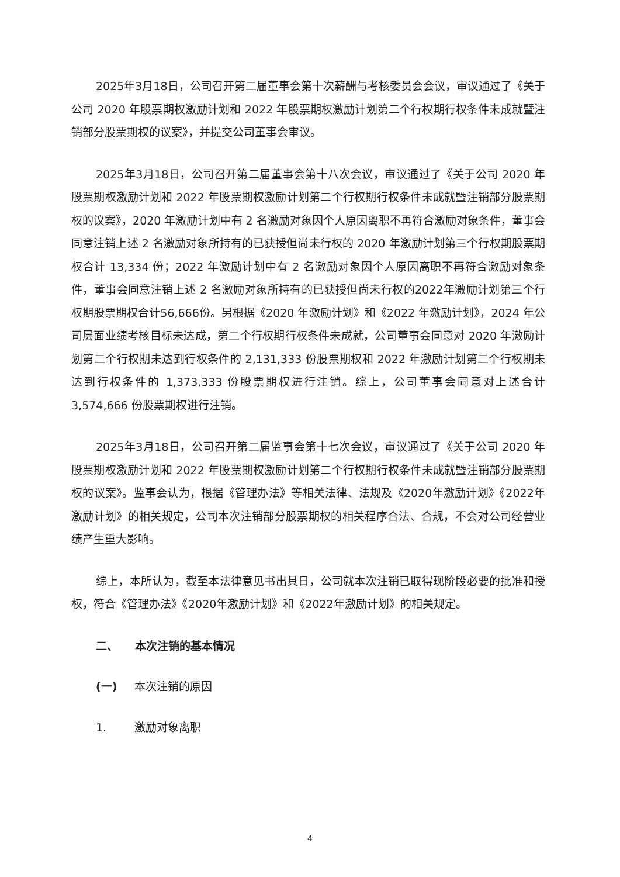2025年3月18日，公司召开第二届董事会第十次薪酬与考核委员会会议，审议通过了《关于公司 2020 年股票期权激励计划和 2022 年股票期权激励计划第二个行权期行权条件未成就暨注销部分股票期权的议案》，并提交公司董事会审议。
2025年3月18日，公司召开第二届董事会第十八次会议，审议通过了《关于公司 2020 年股票期权激励计划和 2022 年股票期权激励计划第二个行权期行权条件未成就暨注销部分股票期权的议案》，2020 年激励计划中有 2 名激励对象因个人原因离职不再符合激励对象条件，董事会同意注销上述 2 名激励对象所持有的已获授但尚未行权的 2020 年激励计划第三个行权期股票期权合计 13,334 份；2022 年激励计划中有 2 名激励对象因个人原因离职不再符合激励对象条件，董事会同意注销上述 2 名激励对象所持有的已获授但尚未行权的2022年激励计划第三个行权期股票期权合计56,666份。另根据《2020 年激励计划》和《2022 年激励计划》，2024 年公司层面业绩考核目标未达成，第二个行权期行权条件未成就，公司董事会同意对 2020 年激励计划第二个行权期未达到行权条件的 2,131,333 份股票期权和 2022 年激励计划第二个行权期未达到行权条件的 1,373,333 份股票期权进行注销。综上，公司董事会同意对上述合计 3,574,666 份股票期权进行注销。
2025年3月18日，公司召开第二届监事会第十七次会议，审议通过了《关于公司 2020 年股票期权激励计划和 2022 年股票期权激励计划第二个行权期行权条件未成就暨注销部分股票期权的议案》。监事会认为，根据《管理办法》等相关法律、法规及《2020年激励计划》《2022年激励计划》的相关规定，公司本次注销部分股票期权的相关程序合法、合规，不会对公司经营业绩产生重大影响。
综上，本所认为，截至本法律意见书出具日，公司就本次注销已取得现阶段必要的批准和授权，符合《管理办法》《2020年激励计划》和《2022年激励计划》的相关规定。
二、 本次注销的基本情况
(一) 本次注销的原因
1. 激励对象离职
4